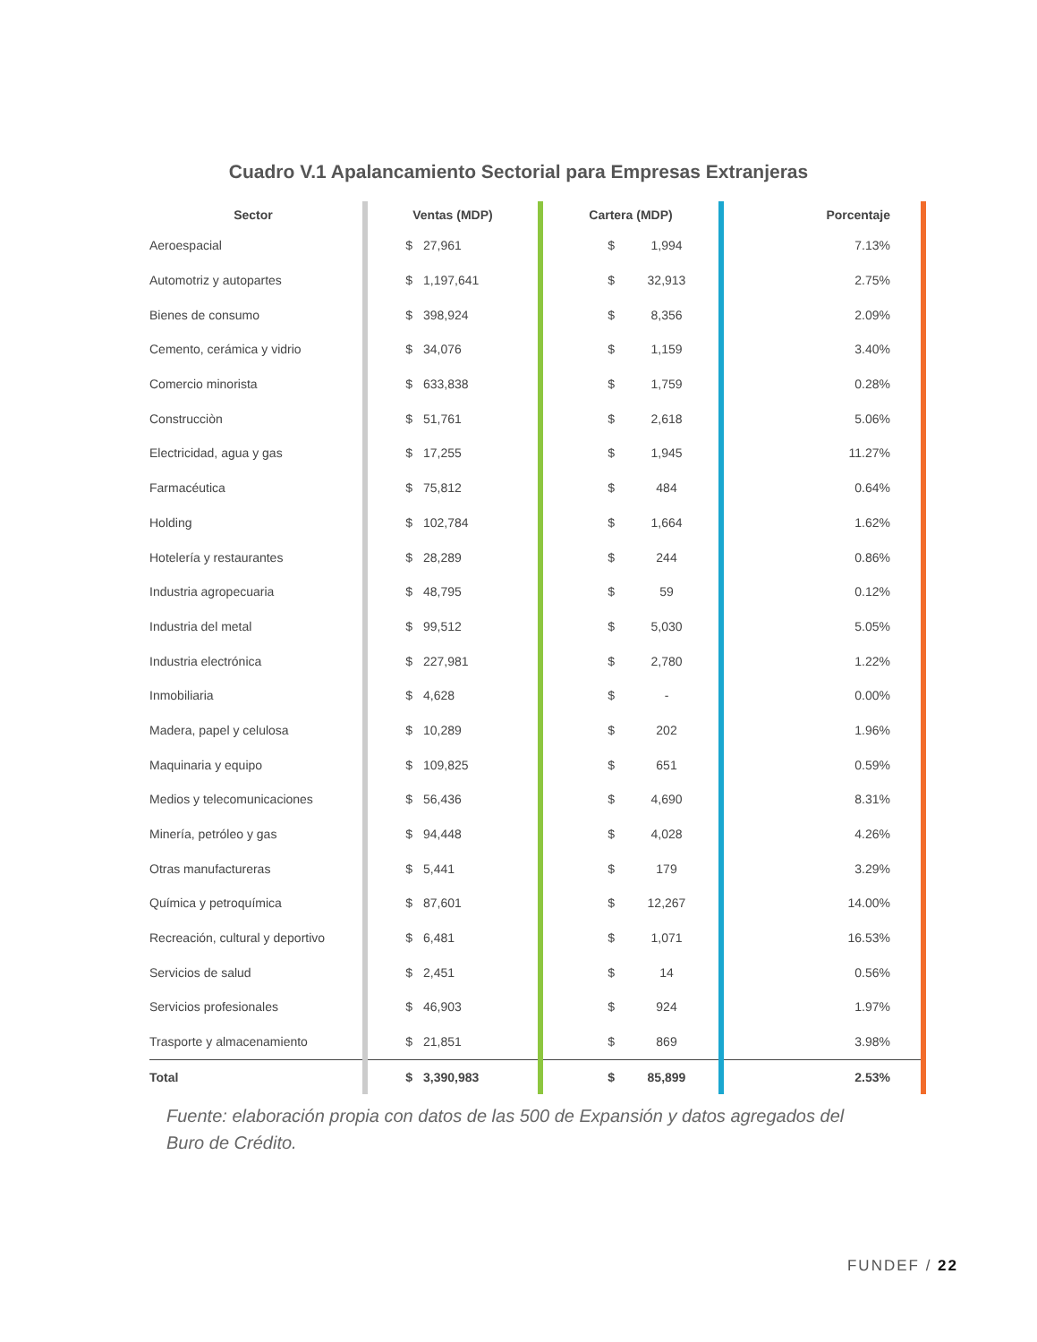Cuadro V.1 Apalancamiento Sectorial para Empresas Extranjeras
| Sector | Ventas (MDP) | | Cartera (MDP) | | Porcentaje |
| --- | --- | --- | --- | --- | --- |
| Aeroespacial | $ | 27,961 | $ | 1,994 | 7.13% |
| Automotriz y autopartes | $ | 1,197,641 | $ | 32,913 | 2.75% |
| Bienes de consumo | $ | 398,924 | $ | 8,356 | 2.09% |
| Cemento, cerámica y vidrio | $ | 34,076 | $ | 1,159 | 3.40% |
| Comercio minorista | $ | 633,838 | $ | 1,759 | 0.28% |
| Construcciòn | $ | 51,761 | $ | 2,618 | 5.06% |
| Electricidad, agua y gas | $ | 17,255 | $ | 1,945 | 11.27% |
| Farmacéutica | $ | 75,812 | $ | 484 | 0.64% |
| Holding | $ | 102,784 | $ | 1,664 | 1.62% |
| Hotelería y restaurantes | $ | 28,289 | $ | 244 | 0.86% |
| Industria agropecuaria | $ | 48,795 | $ | 59 | 0.12% |
| Industria del metal | $ | 99,512 | $ | 5,030 | 5.05% |
| Industria electrónica | $ | 227,981 | $ | 2,780 | 1.22% |
| Inmobiliaria | $ | 4,628 | $ | - | 0.00% |
| Madera, papel y celulosa | $ | 10,289 | $ | 202 | 1.96% |
| Maquinaria y equipo | $ | 109,825 | $ | 651 | 0.59% |
| Medios y telecomunicaciones | $ | 56,436 | $ | 4,690 | 8.31% |
| Minería, petróleo y gas | $ | 94,448 | $ | 4,028 | 4.26% |
| Otras manufactureras | $ | 5,441 | $ | 179 | 3.29% |
| Química y petroquímica | $ | 87,601 | $ | 12,267 | 14.00% |
| Recreación, cultural y deportivo | $ | 6,481 | $ | 1,071 | 16.53% |
| Servicios de salud | $ | 2,451 | $ | 14 | 0.56% |
| Servicios profesionales | $ | 46,903 | $ | 924 | 1.97% |
| Trasporte y almacenamiento | $ | 21,851 | $ | 869 | 3.98% |
| Total | $ | 3,390,983 | $ | 85,899 | 2.53% |
Fuente: elaboración propia con datos de las 500 de Expansión y datos agregados del Buro de Crédito.
FUNDEF / 22